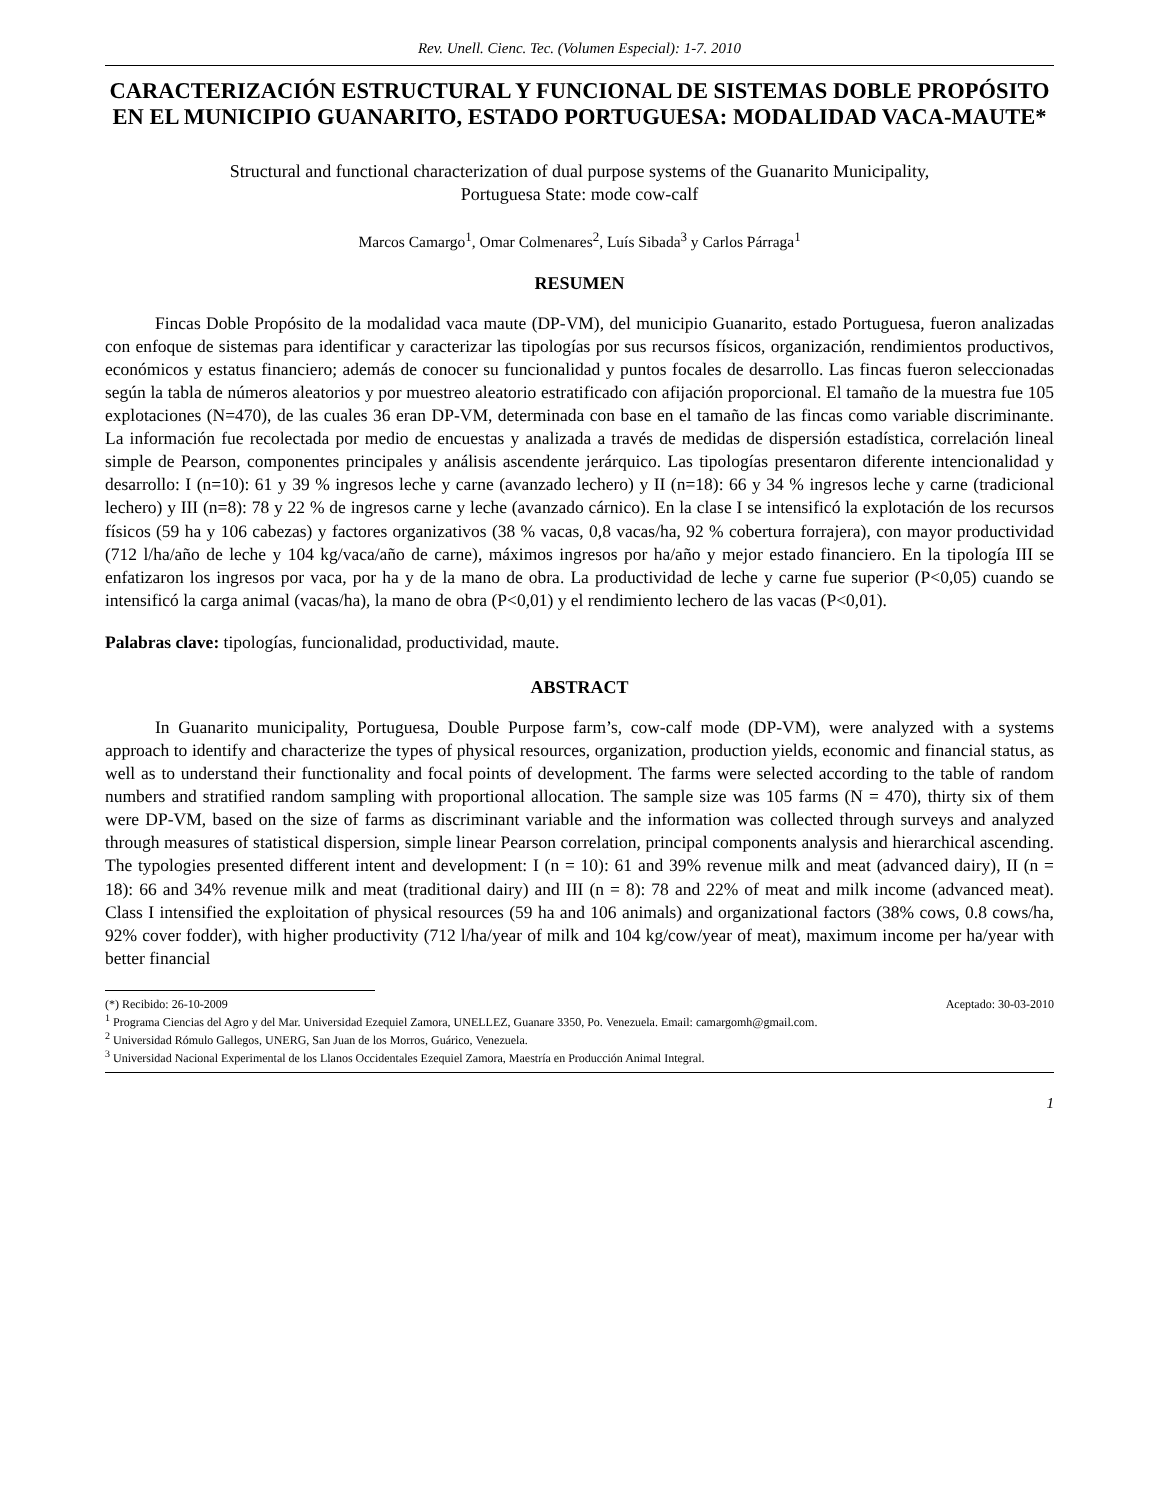Rev. Unell. Cienc. Tec. (Volumen Especial): 1-7. 2010
CARACTERIZACIÓN ESTRUCTURAL Y FUNCIONAL DE SISTEMAS DOBLE PROPÓSITO EN EL MUNICIPIO GUANARITO, ESTADO PORTUGUESA: MODALIDAD VACA-MAUTE*
Structural and functional characterization of dual purpose systems of the Guanarito Municipality,
Portuguesa State: mode cow-calf
Marcos Camargo<sup>1</sup>, Omar Colmenares<sup>2</sup>, Luís Sibada<sup>3</sup> y Carlos Párraga<sup>1</sup>
RESUMEN
Fincas Doble Propósito de la modalidad vaca maute (DP-VM), del municipio Guanarito, estado Portuguesa, fueron analizadas con enfoque de sistemas para identificar y caracterizar las tipologías por sus recursos físicos, organización, rendimientos productivos, económicos y estatus financiero; además de conocer su funcionalidad y puntos focales de desarrollo. Las fincas fueron seleccionadas según la tabla de números aleatorios y por muestreo aleatorio estratificado con afijación proporcional. El tamaño de la muestra fue 105 explotaciones (N=470), de las cuales 36 eran DP-VM, determinada con base en el tamaño de las fincas como variable discriminante. La información fue recolectada por medio de encuestas y analizada a través de medidas de dispersión estadística, correlación lineal simple de Pearson, componentes principales y análisis ascendente jerárquico. Las tipologías presentaron diferente intencionalidad y desarrollo: I (n=10): 61 y 39 % ingresos leche y carne (avanzado lechero) y II (n=18): 66 y 34 % ingresos leche y carne (tradicional lechero) y III (n=8): 78 y 22 % de ingresos carne y leche (avanzado cárnico). En la clase I se intensificó la explotación de los recursos físicos (59 ha y 106 cabezas) y factores organizativos (38 % vacas, 0,8 vacas/ha, 92 % cobertura forrajera), con mayor productividad (712 l/ha/año de leche y 104 kg/vaca/año de carne), máximos ingresos por ha/año y mejor estado financiero. En la tipología III se enfatizaron los ingresos por vaca, por ha y de la mano de obra. La productividad de leche y carne fue superior (P<0,05) cuando se intensificó la carga animal (vacas/ha), la mano de obra (P<0,01) y el rendimiento lechero de las vacas (P<0,01).
Palabras clave: tipologías, funcionalidad, productividad, maute.
ABSTRACT
In Guanarito municipality, Portuguesa, Double Purpose farm’s, cow-calf mode (DP-VM), were analyzed with a systems approach to identify and characterize the types of physical resources, organization, production yields, economic and financial status, as well as to understand their functionality and focal points of development. The farms were selected according to the table of random numbers and stratified random sampling with proportional allocation. The sample size was 105 farms (N = 470), thirty six of them were DP-VM, based on the size of farms as discriminant variable and the information was collected through surveys and analyzed through measures of statistical dispersion, simple linear Pearson correlation, principal components analysis and hierarchical ascending. The typologies presented different intent and development: I (n = 10): 61 and 39% revenue milk and meat (advanced dairy), II (n = 18): 66 and 34% revenue milk and meat (traditional dairy) and III (n = 8): 78 and 22% of meat and milk income (advanced meat). Class I intensified the exploitation of physical resources (59 ha and 106 animals) and organizational factors (38% cows, 0.8 cows/ha, 92% cover fodder), with higher productivity (712 l/ha/year of milk and 104 kg/cow/year of meat), maximum income per ha/year with better financial
(*) Recibido: 26-10-2009 Aceptado: 30-03-2010
<sup>1</sup> Programa Ciencias del Agro y del Mar. Universidad Ezequiel Zamora, UNELLEZ, Guanare 3350, Po. Venezuela. Email: camargomh@gmail.com.
<sup>2</sup> Universidad Rómulo Gallegos, UNERG, San Juan de los Morros, Guárico, Venezuela.
<sup>3</sup> Universidad Nacional Experimental de los Llanos Occidentales Ezequiel Zamora, Maestría en Producción Animal Integral.
1